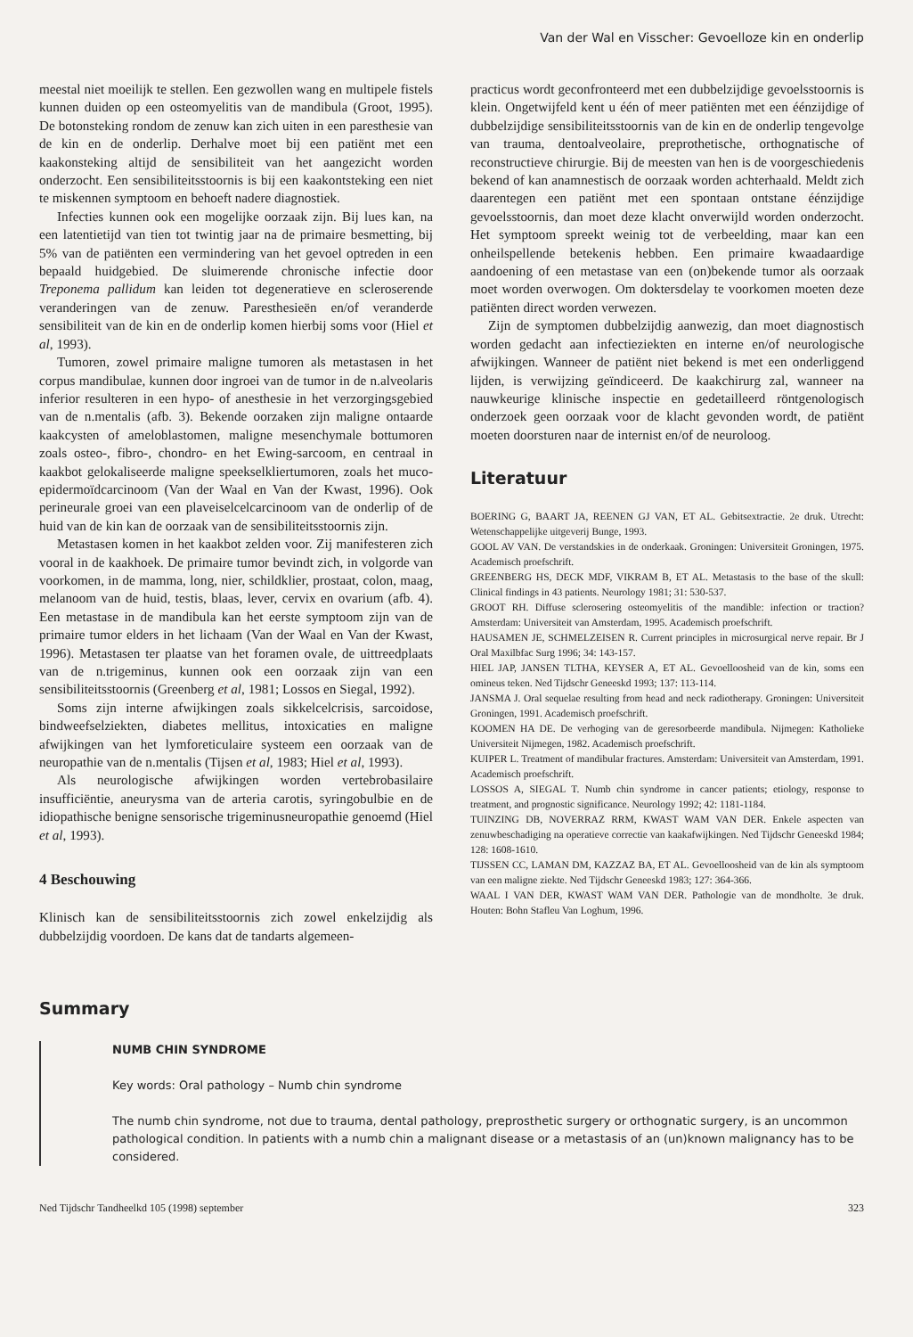Van der Wal en Visscher: Gevoelloze kin en onderlip
meestal niet moeilijk te stellen. Een gezwollen wang en multipele fistels kunnen duiden op een osteomyelitis van de mandibula (Groot, 1995). De botonsteking rondom de zenuw kan zich uiten in een paresthesie van de kin en de onderlip. Derhalve moet bij een patiënt met een kaakonsteking altijd de sensibiliteit van het aangezicht worden onderzocht. Een sensibiliteitsstoornis is bij een kaakontsteking een niet te miskennen symptoom en behoeft nadere diagnostiek.
Infecties kunnen ook een mogelijke oorzaak zijn. Bij lues kan, na een latentietijd van tien tot twintig jaar na de primaire besmetting, bij 5% van de patiënten een vermindering van het gevoel optreden in een bepaald huidgebied. De sluimerende chronische infectie door Treponema pallidum kan leiden tot degeneratieve en scleroserende veranderingen van de zenuw. Paresthesieën en/of veranderde sensibiliteit van de kin en de onderlip komen hierbij soms voor (Hiel et al, 1993).
Tumoren, zowel primaire maligne tumoren als metastasen in het corpus mandibulae, kunnen door ingroei van de tumor in de n.alveolaris inferior resulteren in een hypo- of anesthesie in het verzorgingsgebied van de n.mentalis (afb. 3). Bekende oorzaken zijn maligne ontaarde kaakcysten of ameloblastomen, maligne mesenchymale bottumoren zoals osteo-, fibro-, chondro- en het Ewing-sarcoom, en centraal in kaakbot gelokaliseerde maligne speekselkliertumoren, zoals het muco-epidermoïdcarcinoom (Van der Waal en Van der Kwast, 1996). Ook perineurale groei van een plaveiselcelcarcinoom van de onderlip of de huid van de kin kan de oorzaak van de sensibiliteitsstoornis zijn.
Metastasen komen in het kaakbot zelden voor. Zij manifesteren zich vooral in de kaakhoek. De primaire tumor bevindt zich, in volgorde van voorkomen, in de mamma, long, nier, schildklier, prostaat, colon, maag, melanoom van de huid, testis, blaas, lever, cervix en ovarium (afb. 4). Een metastase in de mandibula kan het eerste symptoom zijn van de primaire tumor elders in het lichaam (Van der Waal en Van der Kwast, 1996). Metastasen ter plaatse van het foramen ovale, de uittreedplaats van de n.trigeminus, kunnen ook een oorzaak zijn van een sensibiliteitsstoornis (Greenberg et al, 1981; Lossos en Siegal, 1992).
Soms zijn interne afwijkingen zoals sikkelcelcrisis, sarcoidose, bindweefselziekten, diabetes mellitus, intoxicaties en maligne afwijkingen van het lymforeticulaire systeem een oorzaak van de neuropathie van de n.mentalis (Tijsen et al, 1983; Hiel et al, 1993).
Als neurologische afwijkingen worden vertebrobasilaire insufficiëntie, aneurysma van de arteria carotis, syringobulbie en de idiopathische benigne sensorische trigeminusneuropathie genoemd (Hiel et al, 1993).
4 Beschouwing
Klinisch kan de sensibiliteitsstoornis zich zowel enkelzijdig als dubbelzijdig voordoen. De kans dat de tandarts algemeen-
practicus wordt geconfronteerd met een dubbelzijdige gevoelsstoornis is klein. Ongetwijfeld kent u één of meer patiënten met een éénzijdige of dubbelzijdige sensibiliteitsstoornis van de kin en de onderlip tengevolge van trauma, dentoalveolaire, preprothetische, orthognatische of reconstructieve chirurgie. Bij de meesten van hen is de voorgeschiedenis bekend of kan anamnestisch de oorzaak worden achterhaald. Meldt zich daarentegen een patiënt met een spontaan ontstane éénzijdige gevoelsstoornis, dan moet deze klacht onverwijld worden onderzocht. Het symptoom spreekt weinig tot de verbeelding, maar kan een onheilspellende betekenis hebben. Een primaire kwaadaardige aandoening of een metastase van een (on)bekende tumor als oorzaak moet worden overwogen. Om doktersdelay te voorkomen moeten deze patiënten direct worden verwezen.
Zijn de symptomen dubbelzijdig aanwezig, dan moet diagnostisch worden gedacht aan infectieziekten en interne en/of neurologische afwijkingen. Wanneer de patiënt niet bekend is met een onderliggend lijden, is verwijzing geïndiceerd. De kaakchirurg zal, wanneer na nauwkeurige klinische inspectie en gedetailleerd röntgenologisch onderzoek geen oorzaak voor de klacht gevonden wordt, de patiënt moeten doorsturen naar de internist en/of de neuroloog.
Literatuur
BOERING G, BAART JA, REENEN GJ VAN, ET AL. Gebitsextractie. 2e druk. Utrecht: Wetenschappelijke uitgeverij Bunge, 1993.
GOOL AV VAN. De verstandskies in de onderkaak. Groningen: Universiteit Groningen, 1975. Academisch proefschrift.
GREENBERG HS, DECK MDF, VIKRAM B, ET AL. Metastasis to the base of the skull: Clinical findings in 43 patients. Neurology 1981; 31: 530-537.
GROOT RH. Diffuse sclerosering osteomyelitis of the mandible: infection or traction? Amsterdam: Universiteit van Amsterdam, 1995. Academisch proefschrift.
HAUSAMEN JE, SCHMELZEISEN R. Current principles in microsurgical nerve repair. Br J Oral Maxilbfac Surg 1996; 34: 143-157.
HIEL JAP, JANSEN TLTHA, KEYSER A, ET AL. Gevoelloosheid van de kin, soms een omineus teken. Ned Tijdschr Geneeskd 1993; 137: 113-114.
JANSMA J. Oral sequelae resulting from head and neck radiotherapy. Groningen: Universiteit Groningen, 1991. Academisch proefschrift.
KOOMEN HA DE. De verhoging van de geresorbeerde mandibula. Nijmegen: Katholieke Universiteit Nijmegen, 1982. Academisch proefschrift.
KUIPER L. Treatment of mandibular fractures. Amsterdam: Universiteit van Amsterdam, 1991. Academisch proefschrift.
LOSSOS A, SIEGAL T. Numb chin syndrome in cancer patients; etiology, response to treatment, and prognostic significance. Neurology 1992; 42: 1181-1184.
TUINZING DB, NOVERRAZ RRM, KWAST WAM VAN DER. Enkele aspecten van zenuwbeschadiging na operatieve correctie van kaakafwijkingen. Ned Tijdschr Geneeskd 1984; 128: 1608-1610.
TIJSSEN CC, LAMAN DM, KAZZAZ BA, ET AL. Gevoelloosheid van de kin als symptoom van een maligne ziekte. Ned Tijdschr Geneeskd 1983; 127: 364-366.
WAAL I VAN DER, KWAST WAM VAN DER. Pathologie van de mondholte. 3e druk. Houten: Bohn Stafleu Van Loghum, 1996.
Summary
NUMB CHIN SYNDROME
Key words: Oral pathology – Numb chin syndrome
The numb chin syndrome, not due to trauma, dental pathology, preprosthetic surgery or orthognatic surgery, is an uncommon pathological condition. In patients with a numb chin a malignant disease or a metastasis of an (un)known malignancy has to be considered.
Ned Tijdschr Tandheelkd 105 (1998) september 323